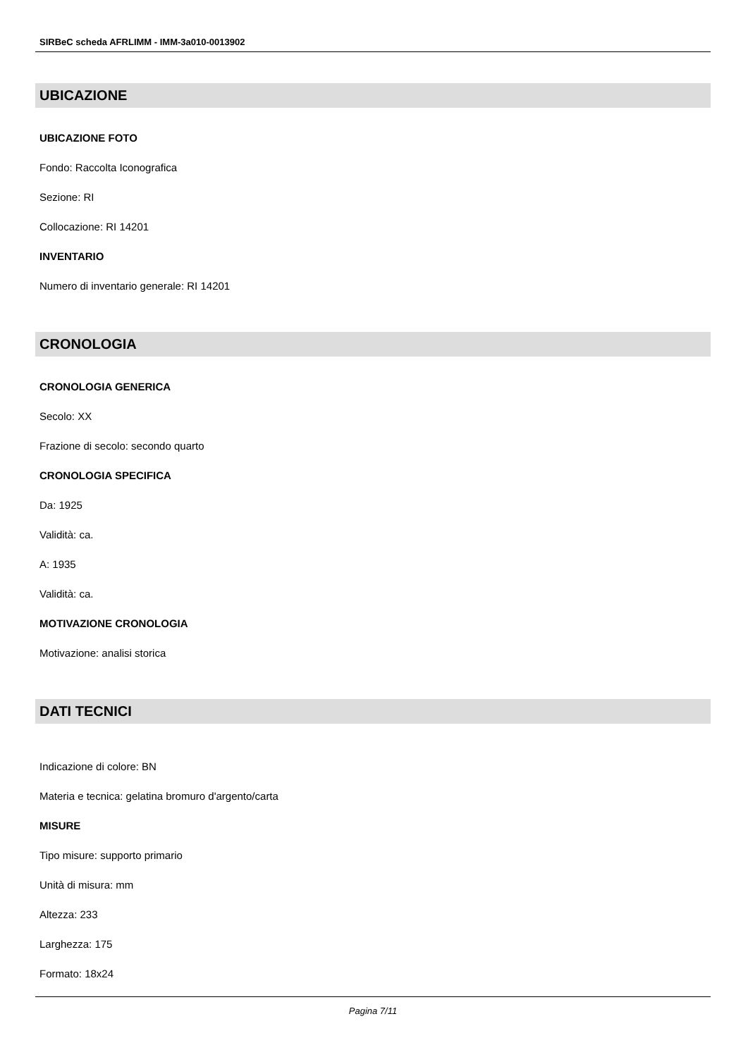SIRBeC scheda AFRLIMM - IMM-3a010-0013902
UBICAZIONE
UBICAZIONE FOTO
Fondo: Raccolta Iconografica
Sezione: RI
Collocazione: RI 14201
INVENTARIO
Numero di inventario generale: RI 14201
CRONOLOGIA
CRONOLOGIA GENERICA
Secolo: XX
Frazione di secolo: secondo quarto
CRONOLOGIA SPECIFICA
Da: 1925
Validità: ca.
A: 1935
Validità: ca.
MOTIVAZIONE CRONOLOGIA
Motivazione: analisi storica
DATI TECNICI
Indicazione di colore: BN
Materia e tecnica: gelatina bromuro d'argento/carta
MISURE
Tipo misure: supporto primario
Unità di misura: mm
Altezza: 233
Larghezza: 175
Formato: 18x24
Pagina 7/11